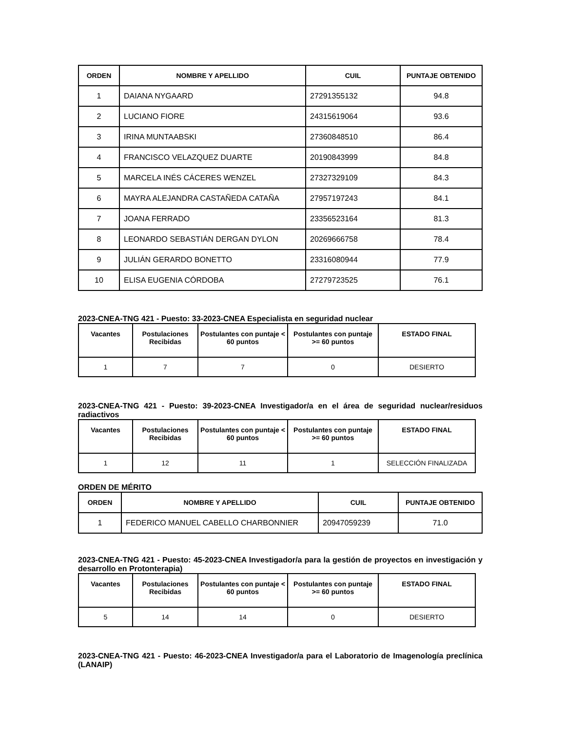| ORDEN | NOMBRE Y APELLIDO | CUIL | PUNTAJE OBTENIDO |
| --- | --- | --- | --- |
| 1 | DAIANA NYGAARD | 27291355132 | 94.8 |
| 2 | LUCIANO FIORE | 24315619064 | 93.6 |
| 3 | IRINA MUNTAABSKI | 27360848510 | 86.4 |
| 4 | FRANCISCO VELAZQUEZ DUARTE | 20190843999 | 84.8 |
| 5 | MARCELA INÉS CÁCERES WENZEL | 27327329109 | 84.3 |
| 6 | MAYRA ALEJANDRA CASTAÑEDA CATAÑA | 27957197243 | 84.1 |
| 7 | JOANA FERRADO | 23356523164 | 81.3 |
| 8 | LEONARDO SEBASTIÁN DERGAN DYLON | 20269666758 | 78.4 |
| 9 | JULIÁN GERARDO BONETTO | 23316080944 | 77.9 |
| 10 | ELISA EUGENIA CÓRDOBA | 27279723525 | 76.1 |
2023-CNEA-TNG 421 - Puesto: 33-2023-CNEA Especialista en seguridad nuclear
| Vacantes | Postulaciones Recibidas | Postulantes con puntaje < 60 puntos | Postulantes con puntaje >= 60 puntos | ESTADO FINAL |
| --- | --- | --- | --- | --- |
| 1 | 7 | 7 | 0 | DESIERTO |
2023-CNEA-TNG 421 - Puesto: 39-2023-CNEA Investigador/a en el área de seguridad nuclear/residuos radiactivos
| Vacantes | Postulaciones Recibidas | Postulantes con puntaje < 60 puntos | Postulantes con puntaje >= 60 puntos | ESTADO FINAL |
| --- | --- | --- | --- | --- |
| 1 | 12 | 11 | 1 | SELECCIÓN FINALIZADA |
ORDEN DE MÉRITO
| ORDEN | NOMBRE Y APELLIDO | CUIL | PUNTAJE OBTENIDO |
| --- | --- | --- | --- |
| 1 | FEDERICO MANUEL CABELLO CHARBONNIER | 20947059239 | 71.0 |
2023-CNEA-TNG 421 - Puesto: 45-2023-CNEA Investigador/a para la gestión de proyectos en investigación y desarrollo en Protonterapia)
| Vacantes | Postulaciones Recibidas | Postulantes con puntaje < 60 puntos | Postulantes con puntaje >= 60 puntos | ESTADO FINAL |
| --- | --- | --- | --- | --- |
| 5 | 14 | 14 | 0 | DESIERTO |
2023-CNEA-TNG 421 - Puesto: 46-2023-CNEA Investigador/a para el Laboratorio de Imagenología preclínica (LANAIP)